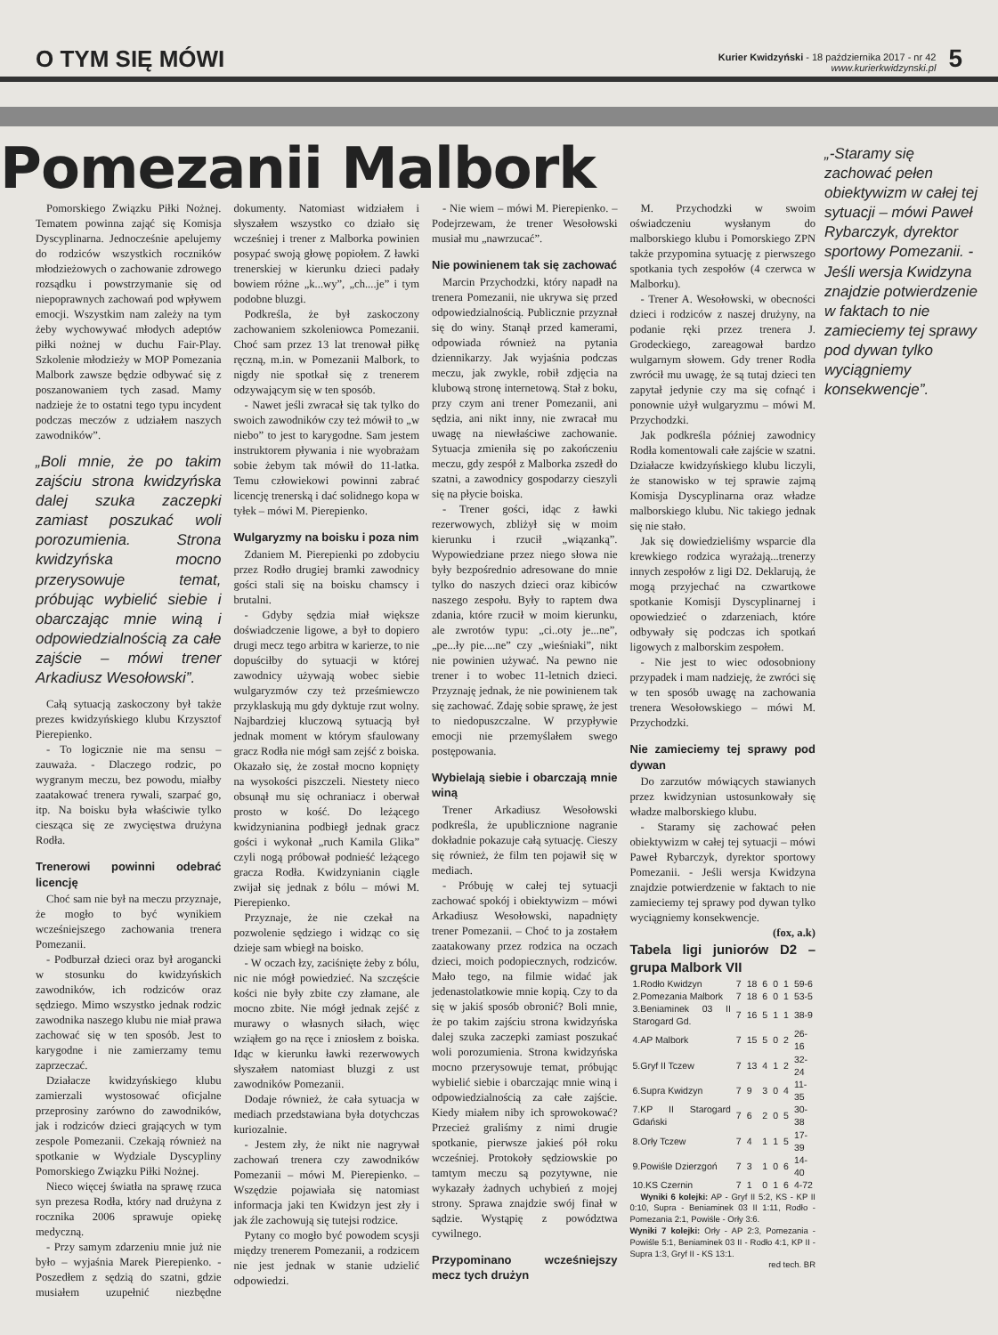O TYM SIĘ MÓWI
Kurier Kwidzyński - 18 października 2017 - nr 42
www.kurierkwidzynski.pl
5
Pomezanii Malbork
Pomorskiego Związku Piłki Nożnej. Tematem powinna zająć się Komisja Dyscyplinarna. Jednocześnie apelujemy do rodziców wszystkich roczników młodzieżowych o zachowanie zdrowego rozsądku i powstrzymanie się od niepoprawnych zachowań pod wpływem emocji. Wszystkim nam zależy na tym żeby wychowywać młodych adeptów piłki nożnej w duchu Fair-Play. Szkolenie młodzieży w MOP Pomezania Malbork zawsze będzie odbywać się z poszanowaniem tych zasad. Mamy nadzieje że to ostatni tego typu incydent podczas meczów z udziałem naszych zawodników”.
„Boli mnie, że po takim zajściu strona kwidzyńska dalej szuka zaczepki zamiast poszukać woli porozumienia. Strona kwidzyńska mocno przerysowuje temat, próbując wybielić siebie i obarczając mnie winą i odpowiedzialnością za całe zajście – mówi trener Arkadiusz Wesołowski”.
Całą sytuacją zaskoczony był także prezes kwidzyńskiego klubu Krzysztof Pierepienko.
- To logicznie nie ma sensu – zauważa. - Dlaczego rodzic, po wygranym meczu, bez powodu, miałby zaatakować trenera rywali, szarpać go, itp. Na boisku była właściwie tylko ciesząca się ze zwycięstwa drużyna Rodła.
Trenerowi powinni odebrać licencję
Choć sam nie był na meczu przyznaje, że mogło to być wynikiem wcześniejszego zachowania trenera Pomezanii.
- Podburzał dzieci oraz był arogancki w stosunku do kwidzyńskich zawodników, ich rodziców oraz sędziego. Mimo wszystko jednak rodzic zawodnika naszego klubu nie miał prawa zachować się w ten sposób. Jest to karygodne i nie zamierzamy temu zaprzeczać.
Działacze kwidzyńskiego klubu zamierzali wystosować oficjalne przeprosiny zarówno do zawodników, jak i rodziców dzieci grających w tym zespole Pomezanii. Czekają również na spotkanie w Wydziale Dyscypliny Pomorskiego Związku Piłki Nożnej.
Nieco więcej światła na sprawę rzuca syn prezesa Rodła, który nad drużyna z rocznika 2006 sprawuje opiekę medyczną.
- Przy samym zdarzeniu mnie już nie było – wyjaśnia Marek Pierepienko. - Poszedłem z sędzią do szatni, gdzie musiałem uzupełnić niezbędne dokumenty. Natomiast widziałem i słyszałem wszystko co działo się wcześniej i trener z Malborka powinien posypać swoją głowę popiołem. Z ławki trenerskiej w kierunku dzieci padały bowiem różne „k...wy”, „ch....je” i tym podobne bluzgi.
Podkreśla, że był zaskoczony zachowaniem szkoleniowca Pomezanii. Choć sam przez 13 lat trenował piłkę ręczną, m.in. w Pomezanii Malbork, to nigdy nie spotkał się z trenerem odzywającym się w ten sposób.
- Nawet jeśli zwracał się tak tylko do swoich zawodników czy też mówił to „w niebo” to jest to karygodne. Sam jestem instruktorem pływania i nie wyobrażam sobie żebym tak mówił do 11-latka. Temu człowiekowi powinni zabrać licencję trenerską i dać solidnego kopa w tyłek – mówi M. Pierepienko.
Wulgaryzmy na boisku i poza nim
Zdaniem M. Pierepienki po zdobyciu przez Rodło drugiej bramki zawodnicy gości stali się na boisku chamscy i brutalni.
- Gdyby sędzia miał większe doświadczenie ligowe, a był to dopiero drugi mecz tego arbitra w karierze, to nie dopuściłby do sytuacji w której zawodnicy używają wobec siebie wulgaryzmów czy też prześmiewczo przyklaskują mu gdy dyktuje rzut wolny. Najbardziej kluczową sytuacją był jednak moment w którym sfaulowany gracz Rodła nie mógł sam zejść z boiska. Okazało się, że został mocno kopnięty na wysokości piszczeli. Niestety nieco obsunął mu się ochraniacz i oberwał prosto w kość. Do leżącego kwidzynianina podbiegł jednak gracz gości i wykonał „ruch Kamila Glika” czyli nogą próbował podnieść leżącego gracza Rodła. Kwidzynianin ciągle zwijał się jednak z bólu – mówi M. Pierepienko.
Przyznaje, że nie czekał na pozwolenie sędziego i widząc co się dzieje sam wbiegł na boisko.
- W oczach łzy, zaciśnięte żeby z bólu, nic nie mógł powiedzieć. Na szczęście kości nie były zbite czy złamane, ale mocno zbite. Nie mógł jednak zejść z murawy o własnych siłach, więc wziąłem go na ręce i zniosłem z boiska. Idąc w kierunku ławki rezerwowych słyszałem natomiast bluzgi z ust zawodników Pomezanii.
Dodaje również, że cała sytuacja w mediach przedstawiana była dotychczas kuriozalnie.
- Jestem zły, że nikt nie nagrywał zachowań trenera czy zawodników Pomezanii – mówi M. Pierepienko. – Wszędzie pojawiała się natomiast informacja jaki ten Kwidzyn jest zły i jak źle zachowują się tutejsi rodzice.
Pytany co mogło być powodem scysji między trenerem Pomezanii, a rodzicem nie jest jednak w stanie udzielić odpowiedzi.
- Nie wiem – mówi M. Pierepienko. – Podejrzewam, że trener Wesołowski musiał mu „nawrzucać”.
Nie powinienem tak się zachować
Marcin Przychodzki, który napadł na trenera Pomezanii, nie ukrywa się przed odpowiedzialnością. Publicznie przyznał się do winy. Stanął przed kamerami, odpowiada również na pytania dziennikarzy. Jak wyjaśnia podczas meczu, jak zwykle, robił zdjęcia na klubową stronę internetową. Stał z boku, przy czym ani trener Pomezanii, ani sędzia, ani nikt inny, nie zwracał mu uwagę na niewłaściwe zachowanie. Sytuacja zmieniła się po zakończeniu meczu, gdy zespół z Malborka zszedł do szatni, a zawodnicy gospodarzy cieszyli się na płycie boiska.
- Trener gości, idąc z ławki rezerwowych, zbliżył się w moim kierunku i rzucił „wiązanką”. Wypowiedziane przez niego słowa nie były bezpośrednio adresowane do mnie tylko do naszych dzieci oraz kibiców naszego zespołu. Były to raptem dwa zdania, które rzucił w moim kierunku, ale zwrotów typu: „ci..oty je...ne”, „pe...ły pie....ne” czy „wieśniaki”, nikt nie powinien używać. Na pewno nie trener i to wobec 11-letnich dzieci. Przyznaję jednak, że nie powinienem tak się zachować. Zdaję sobie sprawę, że jest to niedopuszczalne. W przypływie emocji nie przemyślałem swego postępowania.
Wybielają siebie i obarczają mnie winą
Trener Arkadiusz Wesołowski podkreśla, że upublicznione nagranie dokładnie pokazuje całą sytuację. Cieszy się również, że film ten pojawił się w mediach.
- Próbuję w całej tej sytuacji zachować spokój i obiektywizm – mówi Arkadiusz Wesołowski, napadnięty trener Pomezanii. – Choć to ja zostałem zaatakowany przez rodzica na oczach dzieci, moich podopiecznych, rodziców. Mało tego, na filmie widać jak jedenastolatkowie mnie kopią. Czy to da się w jakiś sposób obronić? Boli mnie, że po takim zajściu strona kwidzyńska dalej szuka zaczepki zamiast poszukać woli porozumienia. Strona kwidzyńska mocno przerysowuje temat, próbując wybielić siebie i obarczając mnie winą i odpowiedzialnością za całe zajście. Kiedy miałem niby ich sprowokować? Przecież graliśmy z nimi drugie spotkanie, pierwsze jakieś pół roku wcześniej. Protokoły sędziowskie po tamtym meczu są pozytywne, nie wykazały żadnych uchybień z mojej strony. Sprawa znajdzie swój finał w sądzie. Wystąpię z powództwa cywilnego.
Przypominano wcześniejszy mecz tych drużyn
M. Przychodzki w swoim oświadczeniu wysłanym do malborskiego klubu i Pomorskiego ZPN także przypomina sytuację z pierwszego spotkania tych zespołów (4 czerwca w Malborku).
- Trener A. Wesołowski, w obecności dzieci i rodziców z naszej drużyny, na podanie ręki przez trenera J. Grodeckiego, zareagował bardzo wulgarnym słowem. Gdy trener Rodła zwrócił mu uwagę, że są tutaj dzieci ten zapytał jedynie czy ma się cofnąć i ponownie użył wulgaryzmu – mówi M. Przychodzki.
Jak podkreśla później zawodnicy Rodła komentowali całe zajście w szatni. Działacze kwidzyńskiego klubu liczyli, że stanowisko w tej sprawie zajmą Komisja Dyscyplinarna oraz władze malborskiego klubu. Nic takiego jednak się nie stało.
Jak się dowiedzieliśmy wsparcie dla krewkiego rodzica wyrażają...trenerzy innych zespołów z ligi D2. Deklarują, że mogą przyjechać na czwartkowe spotkanie Komisji Dyscyplinarnej i opowiedzieć o zdarzeniach, które odbywały się podczas ich spotkań ligowych z malborskim zespołem.
- Nie jest to wiec odosobniony przypadek i mam nadzieję, że zwróci się w ten sposób uwagę na zachowania trenera Wesołowskiego – mówi M. Przychodzki.
Nie zamieciemy tej sprawy pod dywan
Do zarzutów mówiących stawianych przez kwidzynian ustosunkowały się władze malborskiego klubu.
- Staramy się zachować pełen obiektywizm w całej tej sytuacji – mówi Paweł Rybarczyk, dyrektor sportowy Pomezanii. - Jeśli wersja Kwidzyna znajdzie potwierdzenie w faktach to nie zamieciemy tej sprawy pod dywan tylko wyciągniemy konsekwencje.
(fox, a.k)
Tabela ligi juniorów D2 – grupa Malbork VII
| 1.Rodło Kwidzyn | 7 | 18 | 6 | 0 | 1 | 59-6 |
| 2.Pomezania Malbork | 7 | 18 | 6 | 0 | 1 | 53-5 |
| 3.Beniaminek 03 II Starogard Gd. | 7 | 16 | 5 | 1 | 1 | 38-9 |
| 4.AP Malbork | 7 | 15 | 5 | 0 | 2 | 26-16 |
| 5.Gryf II Tczew | 7 | 13 | 4 | 1 | 2 | 32-24 |
| 6.Supra Kwidzyn | 7 | 9 | 3 | 0 | 4 | 11-35 |
| 7.KP II Starogard Gdański | 7 | 6 | 2 | 0 | 5 | 30-38 |
| 8.Orły Tczew | 7 | 4 | 1 | 1 | 5 | 17-39 |
| 9.Powiśle Dzierzgoń | 7 | 3 | 1 | 0 | 6 | 14-40 |
| 10.KS Czernin | 7 | 1 | 0 | 1 | 6 | 4-72 |
Wyniki 6 kolejki: AP - Gryf II 5:2, KS - KP II 0:10, Supra - Beniaminek 03 II 1:11, Rodło - Pomezania 2:1, Powiśle - Orły 3:6.
Wyniki 7 kolejki: Orły - AP 2:3, Pomezania - Powiśle 5:1, Beniaminek 03 II - Rodło 4:1, KP II - Supra 1:3, Gryf II - KS 13:1.
red tech. BR
„-Staramy się zachować pełen obiektywizm w całej tej sytuacji – mówi Paweł Rybarczyk, dyrektor sportowy Pomezanii. - Jeśli wersja Kwidzyna znajdzie potwierdzenie w faktach to nie zamieciemy tej sprawy pod dywan tylko wyciągniemy konsekwencje”.